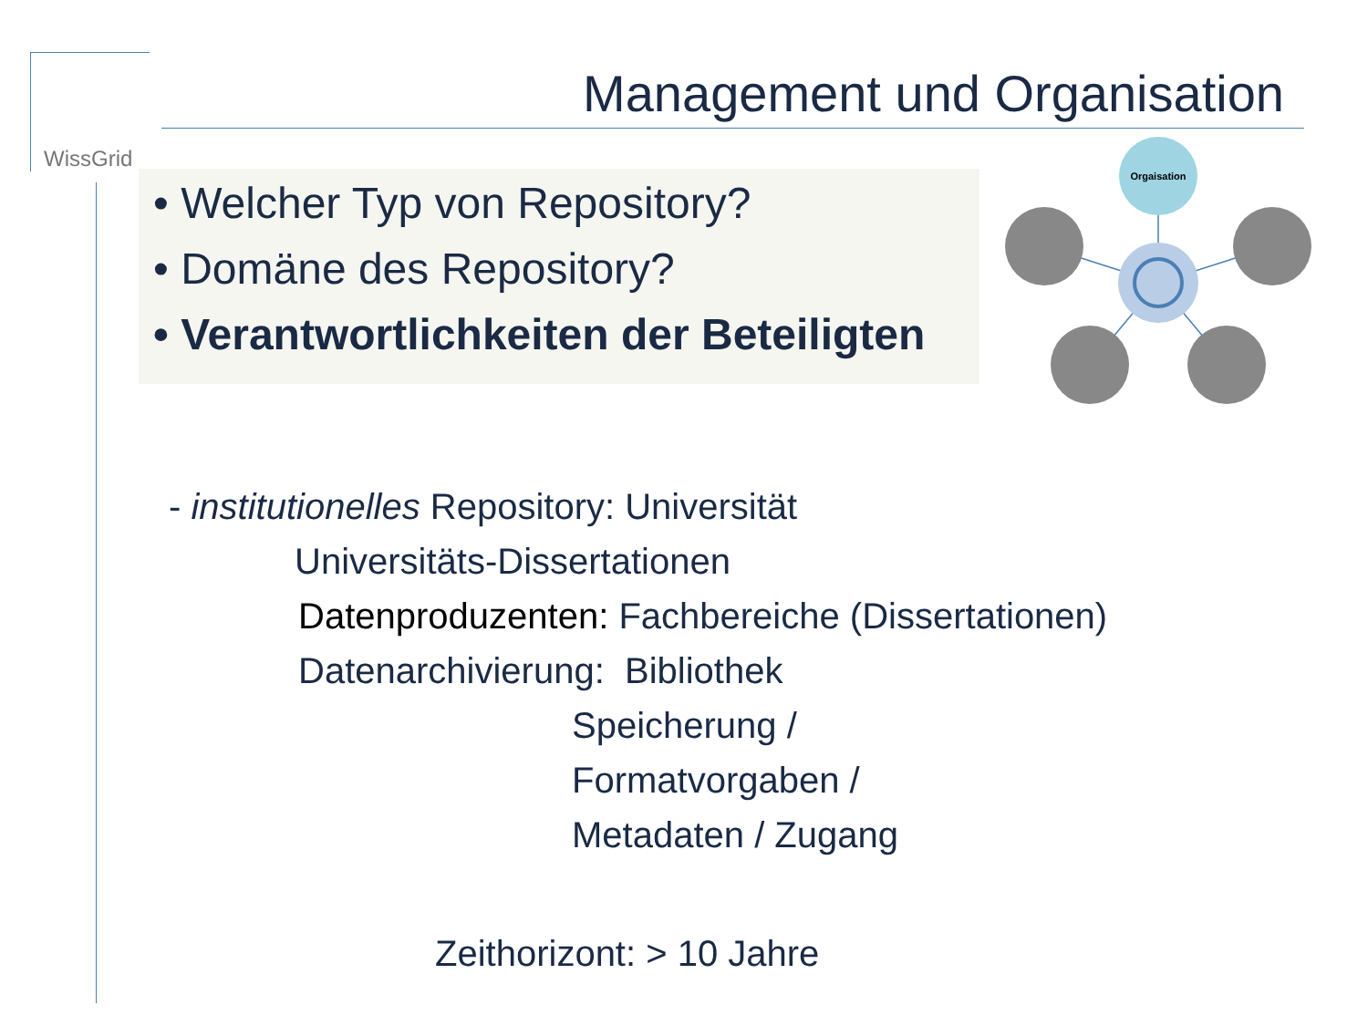WissGrid
Management und Organisation
• Welcher Typ von Repository?
• Domäne des Repository?
• Verantwortlichkeiten der Beteiligten
Orgaisation
- institutionelles Repository: Universität
Universitäts-Dissertationen
Datenproduzenten: Fachbereiche (Dissertationen)
Datenarchivierung: Bibliothek
Speicherung /
Formatvorgaben /
Metadaten / Zugang
Zeithorizont: > 10 Jahre